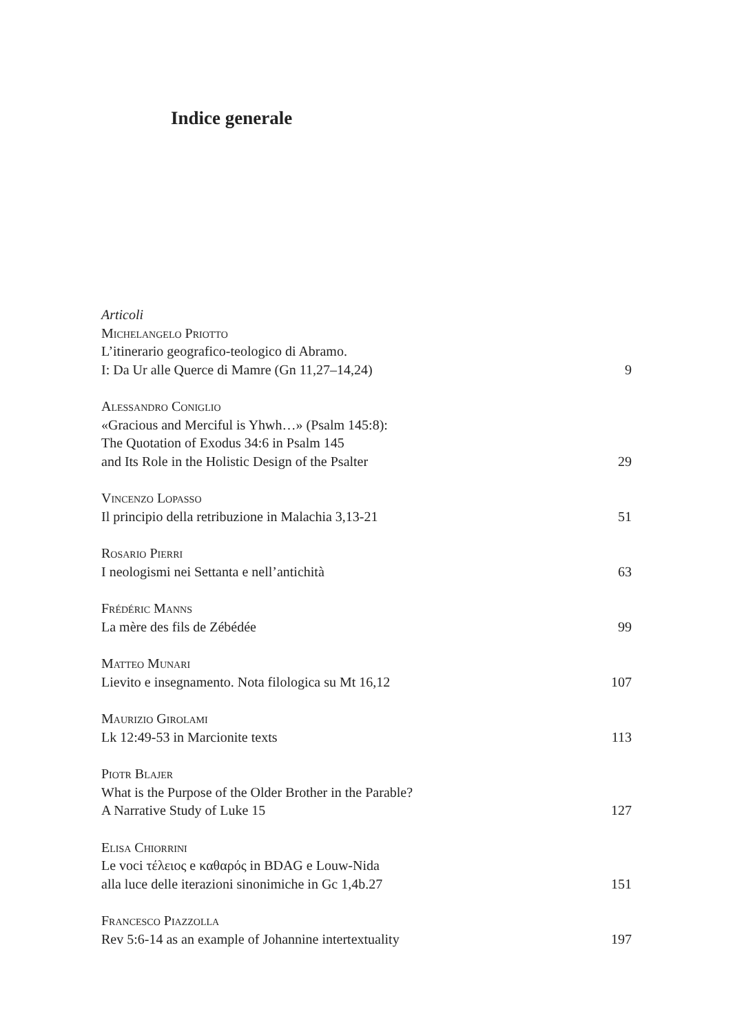Indice generale
Articoli
Michelangelo Priotto
L’itinerario geografico-teologico di Abramo.
I: Da Ur alle Querce di Mamre (Gn 11,27–14,24)
9
Alessandro Coniglio
«Gracious and Merciful is Yhwh…» (Psalm 145:8):
The Quotation of Exodus 34:6 in Psalm 145
and Its Role in the Holistic Design of the Psalter
29
Vincenzo Lopasso
Il principio della retribuzione in Malachia 3,13-21
51
Rosario Pierri
I neologismi nei Settanta e nell’antichità
63
Frédéric Manns
La mère des fils de Zébédée
99
Matteo Munari
Lievito e insegnamento. Nota filologica su Mt 16,12
107
Maurizio Girolami
Lk 12:49-53 in Marcionite texts
113
Piotr Blajer
What is the Purpose of the Older Brother in the Parable?
A Narrative Study of Luke 15
127
Elisa Chiorrini
Le voci τέλειος e καθαρός in BDAG e Louw-Nida
alla luce delle iterazioni sinonimiche in Gc 1,4b.27
151
Francesco Piazzolla
Rev 5:6-14 as an example of Johannine intertextuality
197